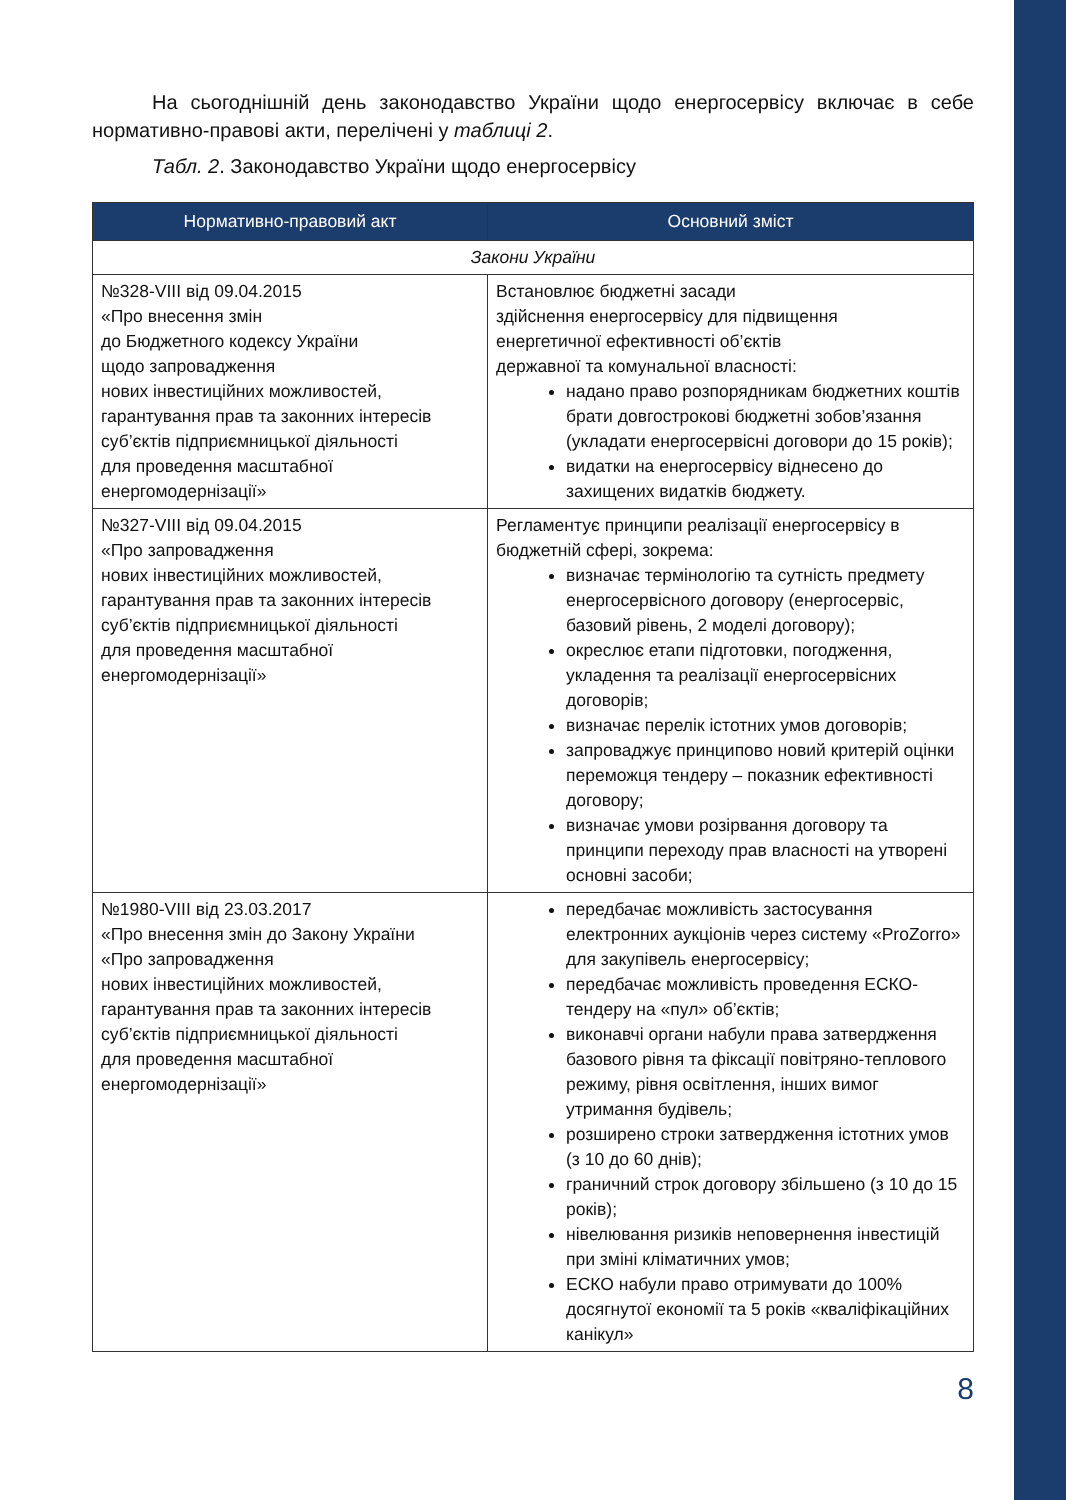На сьогоднішній день законодавство України щодо енергосервісу включає в себе нормативно-правові акти, перелічені у таблиці 2.
Табл. 2. Законодавство України щодо енергосервісу
| Нормативно-правовий акт | Основний зміст |
| --- | --- |
| Закони України | |
| №328-VIII від 09.04.2015 «Про внесення змін до Бюджетного кодексу України щодо запровадження нових інвестиційних можливостей, гарантування прав та законних інтересів суб’єктів підприємницької діяльності для проведення масштабної енергомодернізації» | Встановлює бюджетні засади здійснення енергосервісу для підвищення енергетичної ефективності об’єктів державної та комунальної власності: надано право розпорядникам бюджетних коштів брати довгострокові бюджетні зобов’язання (укладати енергосервісні договори до 15 років); видатки на енергосервісу віднесено до захищених видатків бюджету. |
| №327-VIII від 09.04.2015 «Про запровадження нових інвестиційних можливостей, гарантування прав та законних інтересів суб’єктів підприємницької діяльності для проведення масштабної енергомодернізації» | Регламентує принципи реалізації енергосервісу в бюджетній сфері, зокрема: визначає термінологію та сутність предмету енергосервісного договору (енергосервіс, базовий рівень, 2 моделі договору); окреслює етапи підготовки, погодження, укладення та реалізації енергосервісних договорів; визначає перелік істотних умов договорів; запроваджує принципово новий критерій оцінки переможця тендеру – показник ефективності договору; визначає умови розірвання договору та принципи переходу прав власності на утворені основні засоби; |
| №1980-VIII від 23.03.2017 «Про внесення змін до Закону України «Про запровадження нових інвестиційних можливостей, гарантування прав та законних інтересів суб’єктів підприємницької діяльності для проведення масштабної енергомодернізації» | передбачає можливість застосування електронних аукціонів через систему «ProZorro» для закупівель енергосервісу; передбачає можливість проведення ЕСКО-тендеру на «пул» об’єктів; виконавчі органи набули права затвердження базового рівня та фіксації повітряно-теплового режиму, рівня освітлення, інших вимог утримання будівель; розширено строки затвердження істотних умов (з 10 до 60 днів); граничний строк договору збільшено (з 10 до 15 років); нівелювання ризиків неповернення інвестицій при зміні кліматичних умов; ЕСКО набули право отримувати до 100% досягнутої економії та 5 років «кваліфікаційних канікул» |
8